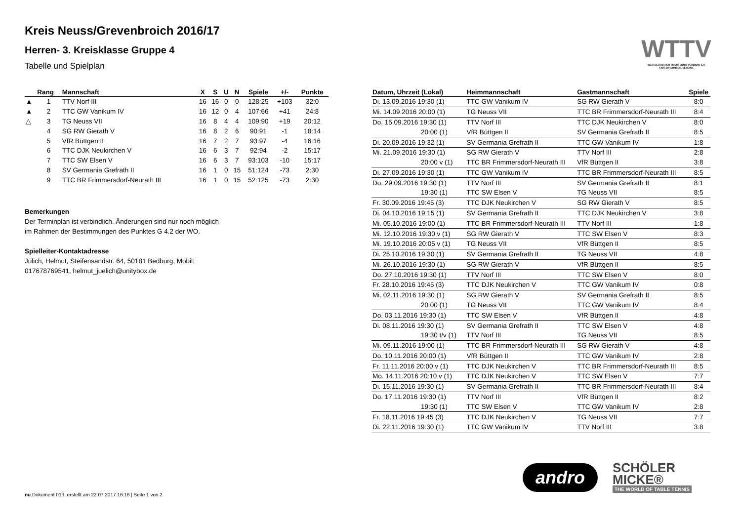Kreis Neuss/Grevenbroich 2016/17
Herren- 3. Kreisklasse Gruppe 4
Tabelle und Spielplan
WTTV
WESTDEUTSCHER TISCHTENNIS-VERBAND E.V.
FAIR. DYNAMISCH. VEREINT.
| | Rang | Mannschaft | X | S | U | N | Spiele | +/- | Punkte |
| --- | --- | --- | --- | --- | --- | --- | --- | --- | --- |
| ▲ | 1 | TTV Norf III | 16 | 16 | 0 | 0 | 128:25 | +103 | 32:0 |
| ▲ | 2 | TTC GW Vanikum IV | 16 | 12 | 0 | 4 | 107:66 | +41 | 24:8 |
| △ | 3 | TG Neuss VII | 16 | 8 | 4 | 4 | 109:90 | +19 | 20:12 |
| | 4 | SG RW Gierath V | 16 | 8 | 2 | 6 | 90:91 | -1 | 18:14 |
| | 5 | VfR Büttgen II | 16 | 7 | 2 | 7 | 93:97 | -4 | 16:16 |
| | 6 | TTC DJK Neukirchen V | 16 | 6 | 3 | 7 | 92:94 | -2 | 15:17 |
| | 7 | TTC SW Elsen V | 16 | 6 | 3 | 7 | 93:103 | -10 | 15:17 |
| | 8 | SV Germania Grefrath II | 16 | 1 | 0 | 15 | 51:124 | -73 | 2:30 |
| | 9 | TTC BR Frimmersdorf-Neurath III | 16 | 1 | 0 | 15 | 52:125 | -73 | 2:30 |
Bemerkungen
Der Terminplan ist verbindlich. Änderungen sind nur noch möglich
im Rahmen der Bestimmungen des Punktes G 4.2 der WO.
Spielleiter-Kontaktadresse
Jülich, Helmut, Steifensandstr. 64, 50181 Bedburg, Mobil:
017678769541, helmut_juelich@unitybox.de
| Datum, Uhrzeit (Lokal) | Heimmannschaft | Gastmannschaft | Spiele |
| --- | --- | --- | --- |
| Di. 13.09.2016 19:30 (1) | TTC GW Vanikum IV | SG RW Gierath V | 8:0 |
| Mi. 14.09.2016 20:00 (1) | TG Neuss VII | TTC BR Frimmersdorf-Neurath III | 8:4 |
| Do. 15.09.2016 19:30 (1) | TTV Norf III | TTC DJK Neukirchen V | 8:0 |
| 20:00 (1) | VfR Büttgen II | SV Germania Grefrath II | 8:5 |
| Di. 20.09.2016 19:32 (1) | SV Germania Grefrath II | TTC GW Vanikum IV | 1:8 |
| Mi. 21.09.2016 19:30 (1) | SG RW Gierath V | TTV Norf III | 2:8 |
| 20:00 v (1) | TTC BR Frimmersdorf-Neurath III | VfR Büttgen II | 3:8 |
| Di. 27.09.2016 19:30 (1) | TTC GW Vanikum IV | TTC BR Frimmersdorf-Neurath III | 8:5 |
| Do. 29.09.2016 19:30 (1) | TTV Norf III | SV Germania Grefrath II | 8:1 |
| 19:30 (1) | TTC SW Elsen V | TG Neuss VII | 8:5 |
| Fr. 30.09.2016 19:45 (3) | TTC DJK Neukirchen V | SG RW Gierath V | 8:5 |
| Di. 04.10.2016 19:15 (1) | SV Germania Grefrath II | TTC DJK Neukirchen V | 3:8 |
| Mi. 05.10.2016 19:00 (1) | TTC BR Frimmersdorf-Neurath III | TTV Norf III | 1:8 |
| Mi. 12.10.2016 19:30 v (1) | SG RW Gierath V | TTC SW Elsen V | 8:3 |
| Mi. 19.10.2016 20:05 v (1) | TG Neuss VII | VfR Büttgen II | 8:5 |
| Di. 25.10.2016 19:30 (1) | SV Germania Grefrath II | TG Neuss VII | 4:8 |
| Mi. 26.10.2016 19:30 (1) | SG RW Gierath V | VfR Büttgen II | 8:5 |
| Do. 27.10.2016 19:30 (1) | TTV Norf III | TTC SW Elsen V | 8:0 |
| Fr. 28.10.2016 19:45 (3) | TTC DJK Neukirchen V | TTC GW Vanikum IV | 0:8 |
| Mi. 02.11.2016 19:30 (1) | SG RW Gierath V | SV Germania Grefrath II | 8:5 |
| 20:00 (1) | TG Neuss VII | TTC GW Vanikum IV | 8:4 |
| Do. 03.11.2016 19:30 (1) | TTC SW Elsen V | VfR Büttgen II | 4:8 |
| Di. 08.11.2016 19:30 (1) | SV Germania Grefrath II | TTC SW Elsen V | 4:8 |
| 19:30 t/v (1) | TTV Norf III | TG Neuss VII | 8:5 |
| Mi. 09.11.2016 19:00 (1) | TTC BR Frimmersdorf-Neurath III | SG RW Gierath V | 4:8 |
| Do. 10.11.2016 20:00 (1) | VfR Büttgen II | TTC GW Vanikum IV | 2:8 |
| Fr. 11.11.2016 20:00 v (1) | TTC DJK Neukirchen V | TTC BR Frimmersdorf-Neurath III | 8:5 |
| Mo. 14.11.2016 20:10 v (1) | TTC DJK Neukirchen V | TTC SW Elsen V | 7:7 |
| Di. 15.11.2016 19:30 (1) | SV Germania Grefrath II | TTC BR Frimmersdorf-Neurath III | 8:4 |
| Do. 17.11.2016 19:30 (1) | TTV Norf III | VfR Büttgen II | 8:2 |
| 19:30 (1) | TTC SW Elsen V | TTC GW Vanikum IV | 2:8 |
| Fr. 18.11.2016 19:45 (3) | TTC DJK Neukirchen V | TG Neuss VII | 7:7 |
| Di. 22.11.2016 19:30 (1) | TTC GW Vanikum IV | TTV Norf III | 3:8 |
andro
SCHÖLER
MICKE®
THE WORLD OF TABLE TENNIS
nu.Dokument 013, erstellt am 22.07.2017 16:16 | Seite 1 von 2